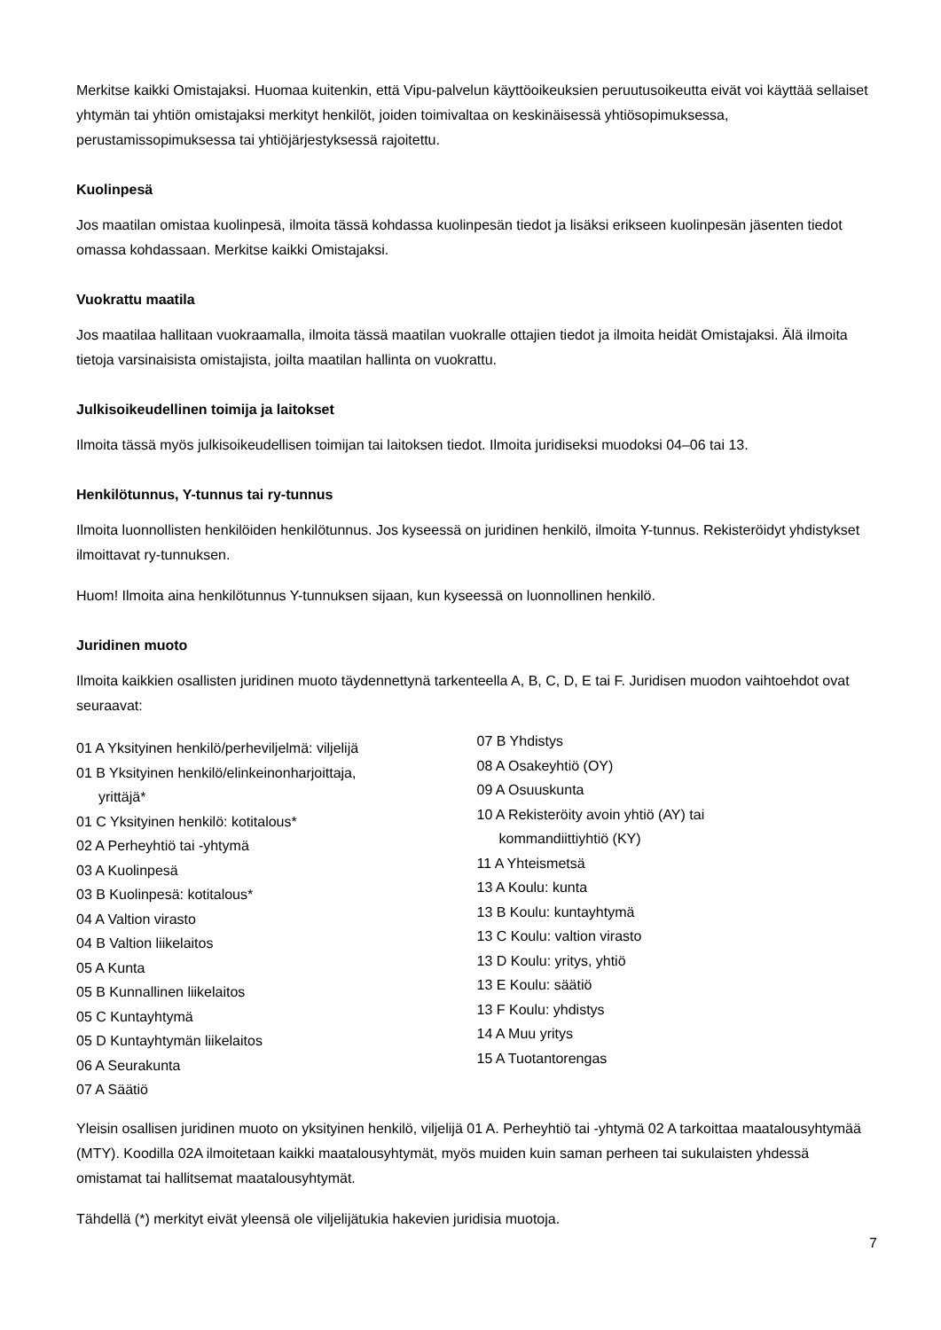Merkitse kaikki Omistajaksi. Huomaa kuitenkin, että Vipu-palvelun käyttöoikeuksien peruutusoikeutta eivät voi käyttää sellaiset yhtymän tai yhtiön omistajaksi merkityt henkilöt, joiden toimivaltaa on keskinäisessä yhtiösopimuksessa, perustamissopimuksessa tai yhtiöjärjestyksessä rajoitettu.
Kuolinpesä
Jos maatilan omistaa kuolinpesä, ilmoita tässä kohdassa kuolinpesän tiedot ja lisäksi erikseen kuolinpesän jäsenten tiedot omassa kohdassaan. Merkitse kaikki Omistajaksi.
Vuokrattu maatila
Jos maatilaa hallitaan vuokraamalla, ilmoita tässä maatilan vuokralle ottajien tiedot ja ilmoita heidät Omistajaksi. Älä ilmoita tietoja varsinaisista omistajista, joilta maatilan hallinta on vuokrattu.
Julkisoikeudellinen toimija ja laitokset
Ilmoita tässä myös julkisoikeudellisen toimijan tai laitoksen tiedot. Ilmoita juridiseksi muodoksi 04–06 tai 13.
Henkilötunnus, Y-tunnus tai ry-tunnus
Ilmoita luonnollisten henkilöiden henkilötunnus. Jos kyseessä on juridinen henkilö, ilmoita Y-tunnus. Rekisteröidyt yhdistykset ilmoittavat ry-tunnuksen.
Huom! Ilmoita aina henkilötunnus Y-tunnuksen sijaan, kun kyseessä on luonnollinen henkilö.
Juridinen muoto
Ilmoita kaikkien osallisten juridinen muoto täydennettynä tarkenteella A, B, C, D, E tai F. Juridisen muodon vaihtoehdot ovat seuraavat:
01 A Yksityinen henkilö/perheviljelmä: viljelijä
01 B Yksityinen henkilö/elinkeinonharjoittaja,
yrittäjä*
01 C Yksityinen henkilö: kotitalous*
02 A Perheyhtiö tai -yhtymä
03 A Kuolinpesä
03 B Kuolinpesä: kotitalous*
04 A Valtion virasto
04 B Valtion liikelaitos
05 A Kunta
05 B Kunnallinen liikelaitos
05 C Kuntayhtymä
05 D Kuntayhtymän liikelaitos
06 A Seurakunta
07 A Säätiö
07 B Yhdistys
08 A Osakeyhtiö (OY)
09 A Osuuskunta
10 A Rekisteröity avoin yhtiö (AY) tai
kommandiittiyhtiö (KY)
11 A Yhteismetsä
13 A Koulu: kunta
13 B Koulu: kuntayhtymä
13 C Koulu: valtion virasto
13 D Koulu: yritys, yhtiö
13 E Koulu: säätiö
13 F Koulu: yhdistys
14 A Muu yritys
15 A Tuotantorengas
Yleisin osallisen juridinen muoto on yksityinen henkilö, viljelijä 01 A. Perheyhtiö tai -yhtymä 02 A tarkoittaa maatalousyhtymää (MTY). Koodilla 02A ilmoitetaan kaikki maatalousyhtymät, myös muiden kuin saman perheen tai sukulaisten yhdessä omistamat tai hallitsemat maatalousyhtymät.
Tähdellä (*) merkityt eivät yleensä ole viljelijätukia hakevien juridisia muotoja.
7